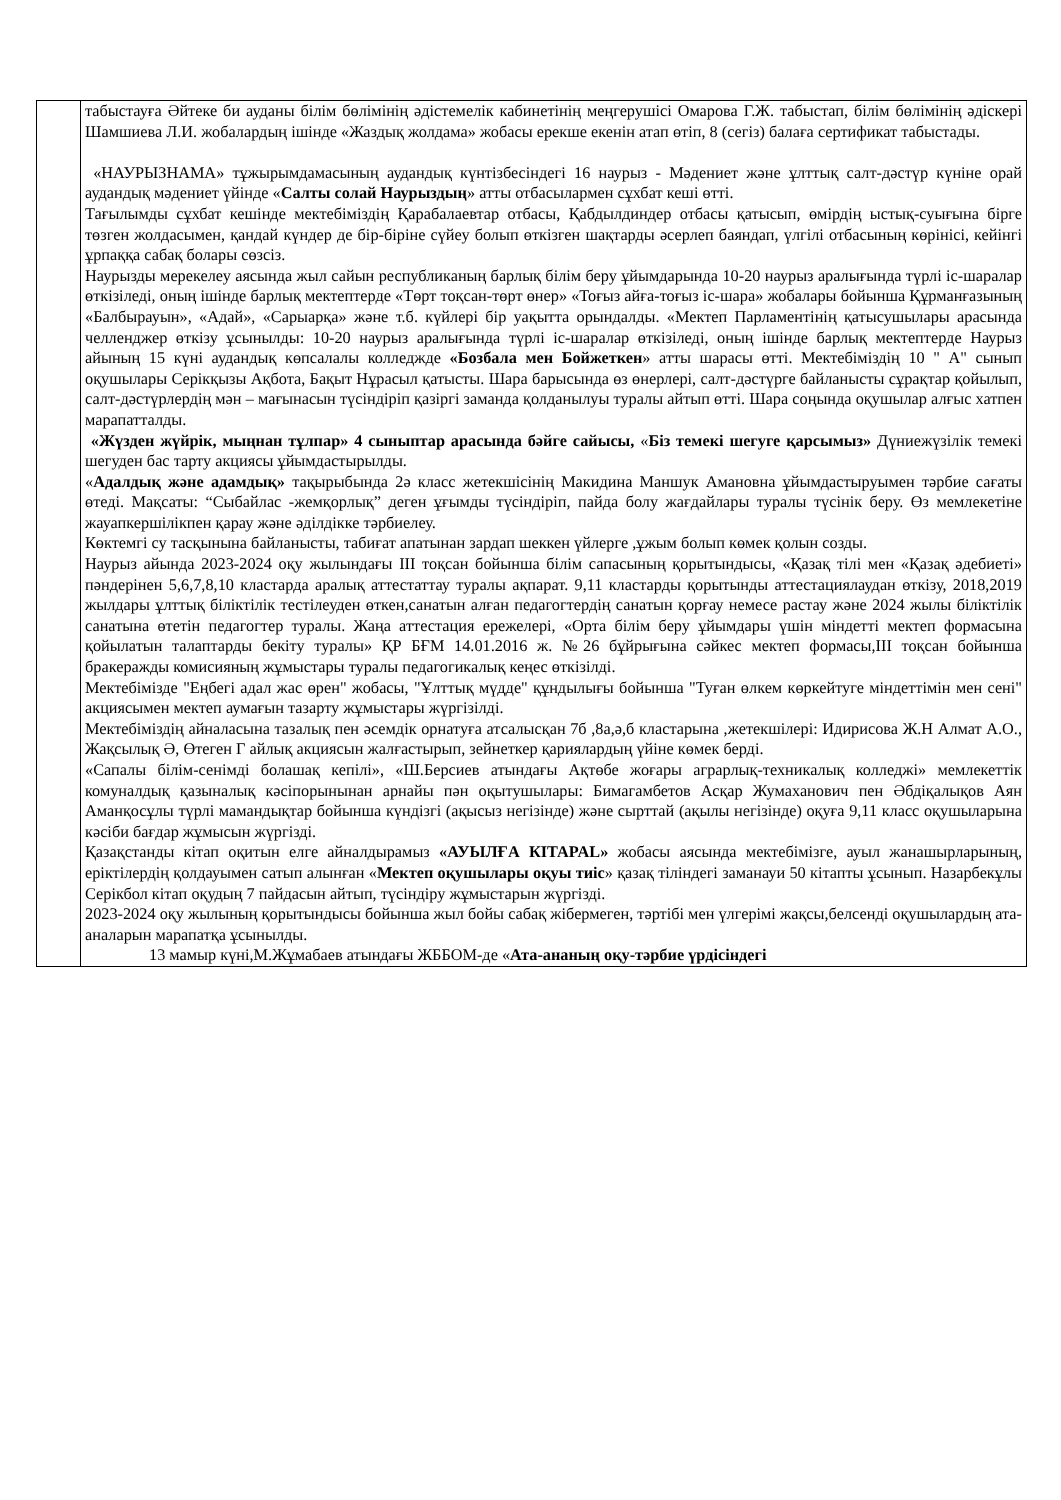| | табыстауға Әйтеке би ауданы білім бөлімінің әдістемелік кабинетінің меңгерушісі Омарова Г.Ж. табыстап, білім бөлімінің әдіскері Шамшиева Л.И. жобалардың ішінде «Жаздық жолдама» жобасы ерекше екенін атап өтіп, 8 (сегіз) балаға сертификат табыстады. «НАУРЫЗНАМА» тұжырымдамасының аудандық күнтізбесіндегі 16 наурыз - Мәдениет және ұлттық салт-дәстүр күніне орай аудандық мәдениет үйінде « Салты солай Наурыздың » атты отбасылармен сұхбат кеші өтті. Тағылымды сұхбат кешінде мектебіміздің Қарабалаевтар отбасы, Қабдылдиндер отбасы қатысып, өмірдің ыстық-суығына бірге төзген жолдасымен, қандай күндер де бір-біріне сүйеу болып өткізген шақтарды әсерлеп баяндап, үлгілі отбасының көрінісі, кейінгі ұрпаққа сабақ болары сөзсіз. Наурызды мерекелеу аясында жыл сайын республиканың барлық білім беру ұйымдарында 10-20 наурыз аралығында түрлі іс-шаралар өткізіледі, оның ішінде барлық мектептерде «Төрт тоқсан-төрт өнер» «Тоғыз айға-тоғыз іс-шара» жобалары бойынша Құрманғазының «Балбырауын», «Адай», «Сарыарқа» және т.б. күйлері бір уақытта орындалды. «Мектеп Парламентінің қатысушылары арасында челленджер өткізу ұсынылды: 10-20 наурыз аралығында түрлі іс-шаралар өткізіледі, оның ішінде барлық мектептерде Наурыз айының 15 күні аудандық көпсалалы колледжде «Бозбала мен Бойжеткен » атты шарасы өтті. Мектебіміздің 10 " А" сынып оқушылары Серікқызы Ақбота, Бақыт Нұрасыл қатысты. Шара барысында өз өнерлері, салт-дәстүрге байланысты сұрақтар қойылып, салт-дәстүрлердің мән – мағынасын түсіндіріп қазіргі заманда қолданылуы туралы айтып өтті. Шара соңында оқушылар алғыс хатпен марапатталды. «Жүзден жүйрік, мыңнан тұлпар» 4 сыныптар арасында бәйге сайысы, « Біз темекі шегуге қарсымыз» Дүниежүзілік темекі шегуден бас тарту акциясы ұйымдастырылды. « Адалдық және адамдық» тақырыбында 2ә класс жетекшісінің Макидина Маншук Амановна ұйымдастыруымен тәрбие сағаты өтеді. Мақсаты: “Сыбайлас -жемқорлық” деген ұғымды түсіндіріп, пайда болу жағдайлары туралы түсінік беру. Өз мемлекетіне жауапкершілікпен қарау және әділдікке тәрбиелеу. Көктемгі су тасқынына байланысты, табиғат апатынан зардап шеккен үйлерге ,ұжым болып көмек қолын созды. Наурыз айында 2023-2024 оқу жылындағы ІІІ тоқсан бойынша білім сапасының қорытындысы, «Қазақ тілі мен «Қазақ әдебиеті» пәндерінен 5,6,7,8,10 кластарда аралық аттестаттау туралы ақпарат. 9,11 кластарды қорытынды аттестациялаудан өткізу, 2018,2019 жылдары ұлттық біліктілік тестілеуден өткен,санатын алған педагогтердің санатын қорғау немесе растау және 2024 жылы біліктілік санатына өтетін педагогтер туралы. Жаңа аттестация ережелері, «Орта білім беру ұйымдары үшін міндетті мектеп формасына қойылатын талаптарды бекіту туралы» ҚР БҒМ 14.01.2016 ж. №26 бұйрығына сәйкес мектеп формасы,ІІІ тоқсан бойынша бракеражды комисияның жұмыстары туралы педагогикалық кеңес өткізілді. Мектебімізде "Еңбегі адал жас өрен" жобасы, "Ұлттық мүдде" құндылығы бойынша "Туған өлкем көркейтуге міндеттімін мен сені" акциясымен мектеп аумағын тазарту жұмыстары жүргізілді. Мектебіміздің айналасына тазалық пен әсемдік орнатуға атсалысқан 7б ,8а,ә,б кластарына ,жетекшілері: Идирисова Ж.Н Алмат А.О., Жақсылық Ә, Өтеген Г айлық акциясын жалғастырып, зейнеткер қариялардың үйіне көмек берді. «Сапалы білім-сенімді болашақ кепілі», «Ш.Берсиев атындағы Ақтөбе жоғары аграрлық-техникалық колледжі» мемлекеттік комуналдық қазыналық кәсіпорынынан арнайы пән оқытушылары: Бимагамбетов Асқар Жумаханович пен Әбдіқалықов Аян Аманқосұлы түрлі мамандықтар бойынша күндізгі (ақысыз негізінде) және сырттай (ақылы негізінде) оқуға 9,11 класс оқушыларына кәсіби бағдар жұмысын жүргізді. Қазақстанды кітап оқитын елге айналдырамыз «АУЫЛҒА КІТАPAL» жобасы аясында мектебімізге, ауыл жанашырларының, еріктілердің қолдауымен сатып алынған « Мектеп оқушылары оқуы тиіс » қазақ тіліндегі заманауи 50 кітапты ұсынып. Назарбекұлы Серікбол кітап оқудың 7 пайдасын айтып, түсіндіру жұмыстарын жүргізді. 2023-2024 оқу жылының қорытындысы бойынша жыл бойы сабақ жібермеген, тәртібі мен үлгерімі жақсы,белсенді оқушылардың ата-аналарын марапатқа ұсынылды. 13 мамыр күні,М.Жұмабаев атындағы ЖББОМ-де « Ата-ананың оқу-тәрбие үрдісіндегі |